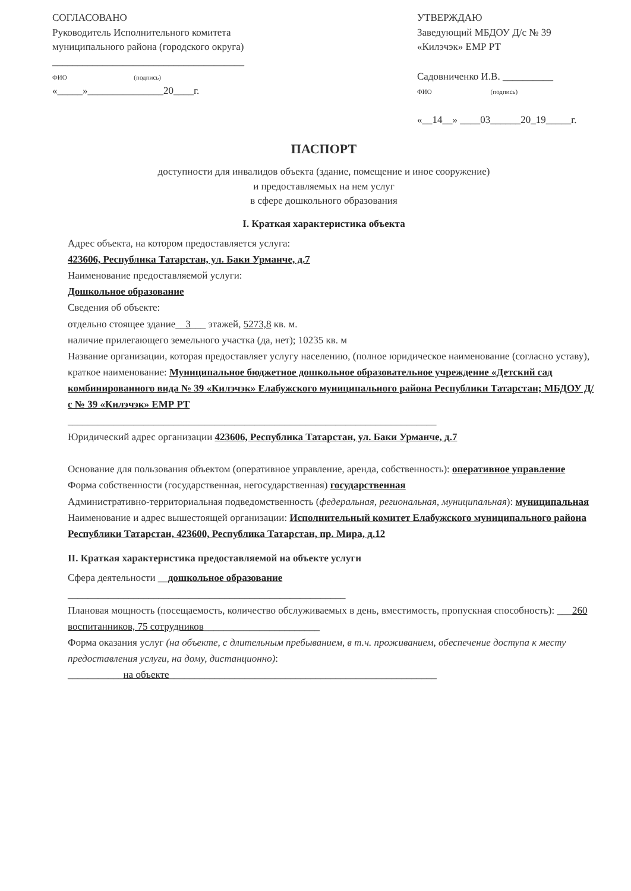СОГЛАСОВАНО
Руководитель Исполнительного комитета
муниципального района (городского округа)
______________________________________
ФИО (подпись)
«_____»_______________20____г.
УТВЕРЖДАЮ
Заведующий МБДОУ Д/с № 39
«Килэчэк» ЕМР РТ
Садовниченко И.В. __________
ФИО (подпись)
«__14__» ____03______20_19_____г.
ПАСПОРТ
доступности для инвалидов объекта (здание, помещение и иное сооружение)
и предоставляемых на нем услуг
в сфере дошкольного образования
I. Краткая характеристика объекта
Адрес объекта, на котором предоставляется услуга:
423606, Республика Татарстан, ул. Баки Урманче, д.7
Наименование предоставляемой услуги:
Дошкольное образование
Сведения об объекте:
отдельно стоящее здание__3___ этажей, 5273,8 кв. м.
наличие прилегающего земельного участка (да, нет); 10235 кв. м
Название организации, которая предоставляет услугу населению, (полное юридическое наименование (согласно уставу), краткое наименование: Муниципальное бюджетное дошкольное образовательное учреждение «Детский сад комбинированного вида № 39 «Килэчэк» Елабужского муниципального района Республики Татарстан; МБДОУ Д/с № 39 «Килэчэк» ЕМР РТ
_________________________________________________________________________
Юридический адрес организации 423606, Республика Татарстан, ул. Баки Урманче, д.7
Основание для пользования объектом (оперативное управление, аренда, собственность): оперативное управление
Форма собственности (государственная, негосударственная) государственная
Административно-территориальная подведомственность (федеральная, региональная, муниципальная): муниципальная
Наименование и адрес вышестоящей организации: Исполнительный комитет Елабужского муниципального района Республики Татарстан, 423600, Республика Татарстан, пр. Мира, д.12
II. Краткая характеристика предоставляемой на объекте услуги
Сфера деятельности __дошкольное образование
_______________________________________________________
Плановая мощность (посещаемость, количество обслуживаемых в день, вместимость, пропускная способность): ___260 воспитанников, 75 сотрудников_______________________
Форма оказания услуг (на объекте, с длительным пребыванием, в т.ч. проживанием, обеспечение доступа к месту предоставления услуги, на дому, дистанционно):
___________на объекте_____________________________________________________